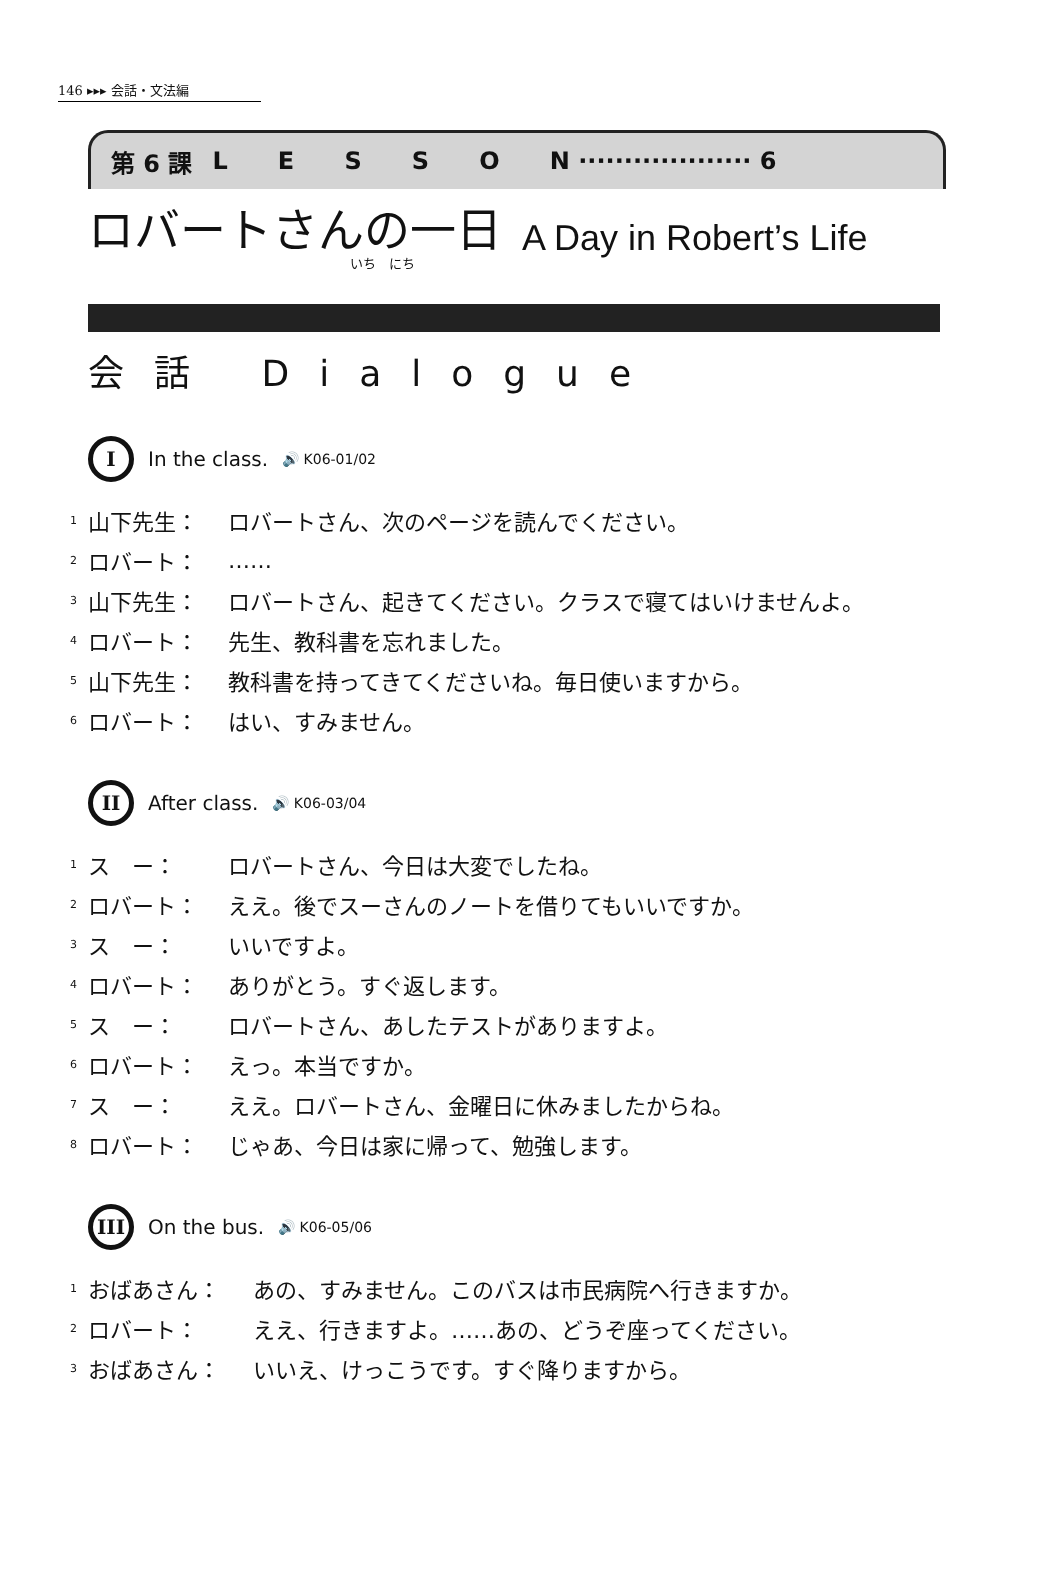146 ▸▸▸ 会話・文法編
第 6 課 L E S S O N ··················· 6
ロバートさんの一日
A Day in Robert’s Life
いち　にち
会話 Dialogue
I
In the class. 🔊 K06-01/02
1 山下先生： ロバートさん、次のページを読んでください。
2 ロバート： ……
3 山下先生： ロバートさん、起きてください。クラスで寝てはいけませんよ。
4 ロバート： 先生、教科書を忘れました。
5 山下先生： 教科書を持ってきてくださいね。毎日使いますから。
6 ロバート： はい、すみません。
II
After class. 🔊 K06-03/04
1 ス　ー： ロバートさん、今日は大変でしたね。
2 ロバート： ええ。後でスーさんのノートを借りてもいいですか。
3 ス　ー： いいですよ。
4 ロバート： ありがとう。すぐ返します。
5 ス　ー： ロバートさん、あしたテストがありますよ。
6 ロバート： えっ。本当ですか。
7 ス　ー： ええ。ロバートさん、金曜日に休みましたからね。
8 ロバート： じゃあ、今日は家に帰って、勉強します。
III
On the bus. 🔊 K06-05/06
1 おばあさん： あの、すみません。このバスは市民病院へ行きますか。
2 ロバート： ええ、行きますよ。……あの、どうぞ座ってください。
3 おばあさん： いいえ、けっこうです。すぐ降りますから。